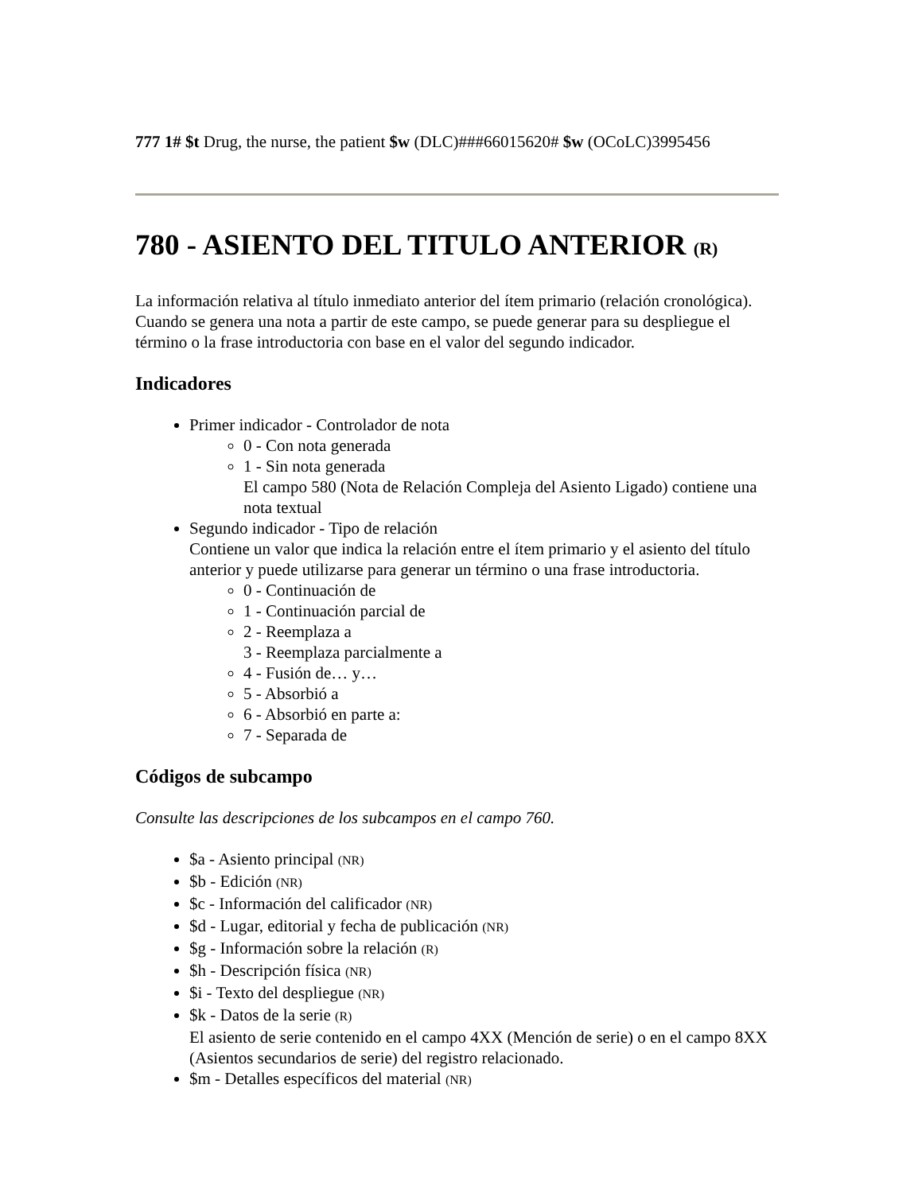777 1# $t Drug, the nurse, the patient $w (DLC)###66015620# $w (OCoLC)3995456
780 - ASIENTO DEL TITULO ANTERIOR (R)
La información relativa al título inmediato anterior del ítem primario (relación cronológica). Cuando se genera una nota a partir de este campo, se puede generar para su despliegue el término o la frase introductoria con base en el valor del segundo indicador.
Indicadores
Primer indicador - Controlador de nota
0 - Con nota generada
1 - Sin nota generada
El campo 580 (Nota de Relación Compleja del Asiento Ligado) contiene una nota textual
Segundo indicador - Tipo de relación
Contiene un valor que indica la relación entre el ítem primario y el asiento del título anterior y puede utilizarse para generar un término o una frase introductoria.
0 - Continuación de
1 - Continuación parcial de
2 - Reemplaza a
3 - Reemplaza parcialmente a
4 - Fusión de… y…
5 - Absorbió a
6 - Absorbió en parte a:
7 - Separada de
Códigos de subcampo
Consulte las descripciones de los subcampos en el campo 760.
$a - Asiento principal (NR)
$b - Edición (NR)
$c - Información del calificador (NR)
$d - Lugar, editorial y fecha de publicación (NR)
$g - Información sobre la relación (R)
$h - Descripción física (NR)
$i - Texto del despliegue (NR)
$k - Datos de la serie (R)
El asiento de serie contenido en el campo 4XX (Mención de serie) o en el campo 8XX (Asientos secundarios de serie) del registro relacionado.
$m - Detalles específicos del material (NR)